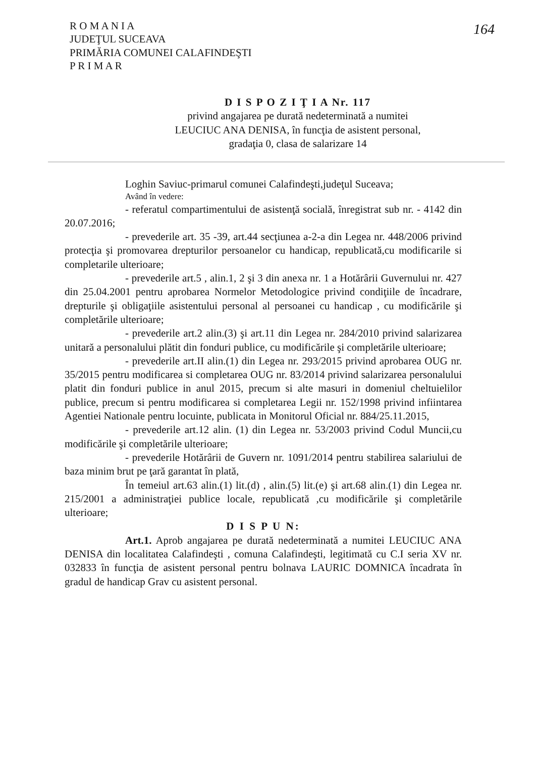164
R O M A N I A
JUDEŢUL SUCEAVA
PRIMĂRIA COMUNEI CALAFINDEŞTI
P R I M A R
D I S P O Z I Ţ I A Nr. 117
privind angajarea pe durată nedeterminată a numitei
LEUCIUC ANA DENISA, în funcţia de asistent personal,
gradaţia 0, clasa de salarizare 14
Loghin Saviuc-primarul comunei Calafindeşti,judeţul Suceava;
Având în vedere:
- referatul compartimentului de asistenţă socială, înregistrat sub nr. - 4142 din 20.07.2016;
- prevederile art. 35 -39, art.44 secţiunea a-2-a din Legea nr. 448/2006 privind protecţia şi promovarea drepturilor persoanelor cu handicap, republicată,cu modificarile si completarile ulterioare;
- prevederile art.5 , alin.1, 2 şi 3 din anexa nr. 1 a Hotărârii Guvernului nr. 427 din 25.04.2001 pentru aprobarea Normelor Metodologice privind condiţiile de încadrare, drepturile şi obligaţiile asistentului personal al persoanei cu handicap , cu modificările şi completările ulterioare;
- prevederile art.2 alin.(3) şi art.11 din Legea nr. 284/2010 privind salarizarea unitară a personalului plătit din fonduri publice, cu modificările şi completările ulterioare;
- prevederile art.II alin.(1) din Legea nr. 293/2015 privind aprobarea OUG nr. 35/2015 pentru modificarea si completarea OUG nr. 83/2014 privind salarizarea personalului platit din fonduri publice in anul 2015, precum si alte masuri in domeniul cheltuielilor publice, precum si pentru modificarea si completarea Legii nr. 152/1998 privind infiintarea Agentiei Nationale pentru locuinte, publicata in Monitorul Oficial nr. 884/25.11.2015,
- prevederile art.12 alin. (1) din Legea nr. 53/2003 privind Codul Muncii,cu modificările şi completările ulterioare;
- prevederile Hotărârii de Guvern nr. 1091/2014 pentru stabilirea salariului de baza minim brut pe ţară garantat în plată,
În temeiul art.63 alin.(1) lit.(d) , alin.(5) lit.(e) şi art.68 alin.(1) din Legea nr. 215/2001 a administraţiei publice locale, republicată ,cu modificările şi completările ulterioare;
D I S P U N:
Art.1. Aprob angajarea pe durată nedeterminată a numitei LEUCIUC ANA DENISA din localitatea Calafindeşti , comuna Calafindeşti, legitimată cu C.I seria XV nr. 032833 în funcţia de asistent personal pentru bolnava LAURIC DOMNICA încadrata în gradul de handicap Grav cu asistent personal.